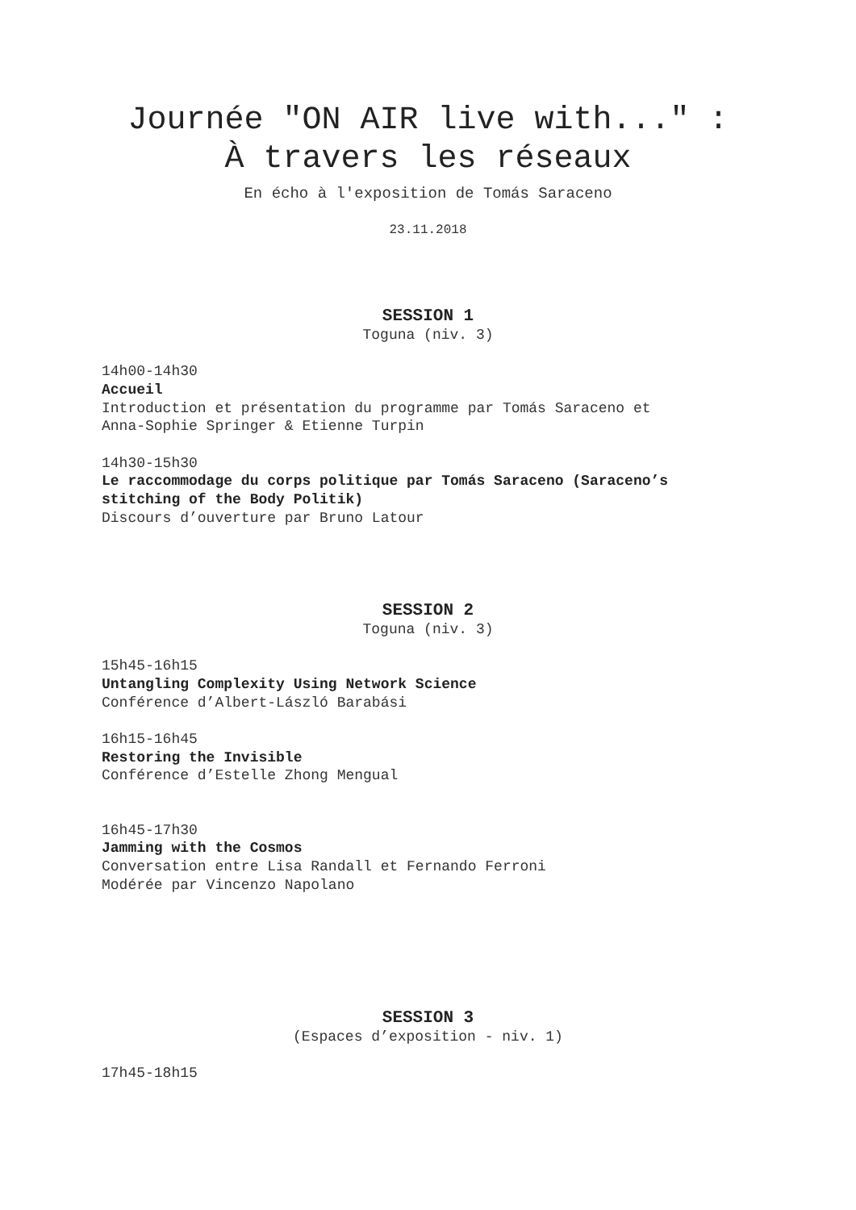Journée "ON AIR live with..." :
À travers les réseaux
En écho à l'exposition de Tomás Saraceno
23.11.2018
SESSION 1
Toguna (niv. 3)
14h00-14h30
Accueil
Introduction et présentation du programme par Tomás Saraceno et
Anna-Sophie Springer & Etienne Turpin
14h30-15h30
Le raccommodage du corps politique par Tomás Saraceno (Saraceno’s
stitching of the Body Politik)
Discours d’ouverture par Bruno Latour
SESSION 2
Toguna (niv. 3)
15h45-16h15
Untangling Complexity Using Network Science
Conférence d’Albert-László Barabási
16h15-16h45
Restoring the Invisible
Conférence d’Estelle Zhong Mengual
16h45-17h30
Jamming with the Cosmos
Conversation entre Lisa Randall et Fernando Ferroni
Modérée par Vincenzo Napolano
SESSION 3
(Espaces d’exposition - niv. 1)
17h45-18h15